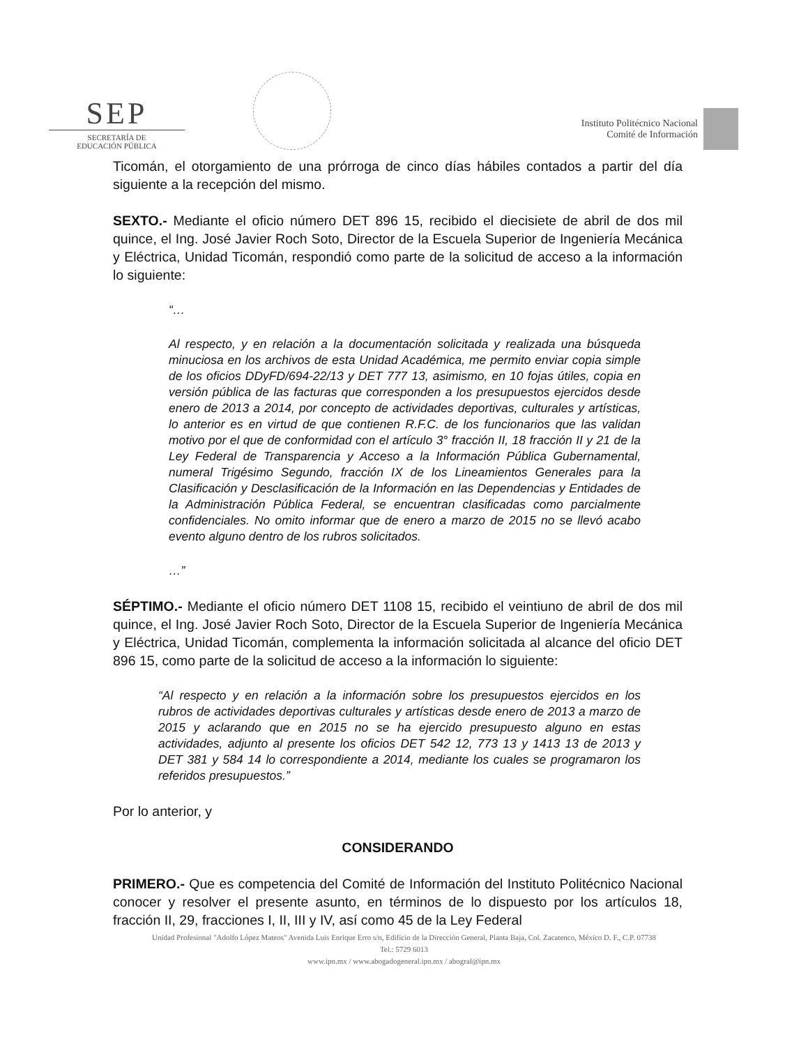SEP
SECRETARÍA DE
EDUCACIÓN PÚBLICA
Instituto Politécnico Nacional
Comité de Información
Ticomán, el otorgamiento de una prórroga de cinco días hábiles contados a partir del día siguiente a la recepción del mismo.
SEXTO.- Mediante el oficio número DET 896 15, recibido el diecisiete de abril de dos mil quince, el Ing. José Javier Roch Soto, Director de la Escuela Superior de Ingeniería Mecánica y Eléctrica, Unidad Ticomán, respondió como parte de la solicitud de acceso a la información lo siguiente:
“…
Al respecto, y en relación a la documentación solicitada y realizada una búsqueda minuciosa en los archivos de esta Unidad Académica, me permito enviar copia simple de los oficios DDyFD/694-22/13 y DET 777 13, asimismo, en 10 fojas útiles, copia en versión pública de las facturas que corresponden a los presupuestos ejercidos desde enero de 2013 a 2014, por concepto de actividades deportivas, culturales y artísticas, lo anterior es en virtud de que contienen R.F.C. de los funcionarios que las validan motivo por el que de conformidad con el artículo 3° fracción II, 18 fracción II y 21 de la Ley Federal de Transparencia y Acceso a la Información Pública Gubernamental, numeral Trigésimo Segundo, fracción IX de los Lineamientos Generales para la Clasificación y Desclasificación de la Información en las Dependencias y Entidades de la Administración Pública Federal, se encuentran clasificadas como parcialmente confidenciales. No omito informar que de enero a marzo de 2015 no se llevó acabo evento alguno dentro de los rubros solicitados.
…”
SÉPTIMO.- Mediante el oficio número DET 1108 15, recibido el veintiuno de abril de dos mil quince, el Ing. José Javier Roch Soto, Director de la Escuela Superior de Ingeniería Mecánica y Eléctrica, Unidad Ticomán, complementa la información solicitada al alcance del oficio DET 896 15, como parte de la solicitud de acceso a la información lo siguiente:
“Al respecto y en relación a la información sobre los presupuestos ejercidos en los rubros de actividades deportivas culturales y artísticas desde enero de 2013 a marzo de 2015 y aclarando que en 2015 no se ha ejercido presupuesto alguno en estas actividades, adjunto al presente los oficios DET 542 12, 773 13 y 1413 13 de 2013 y DET 381 y 584 14 lo correspondiente a 2014, mediante los cuales se programaron los referidos presupuestos.”
Por lo anterior, y
CONSIDERANDO
PRIMERO.- Que es competencia del Comité de Información del Instituto Politécnico Nacional conocer y resolver el presente asunto, en términos de lo dispuesto por los artículos 18, fracción II, 29, fracciones I, II, III y IV, así como 45 de la Ley Federal
Unidad Profesional "Adolfo López Mateos" Avenida Luis Enrique Erro s/n, Edificio de la Dirección General, Planta Baja, Col. Zacatenco, México D. F., C.P. 07738
Tel.: 5729 6013
www.ipn.mx / www.abogadogeneral.ipn.mx / abogral@ipn.mx